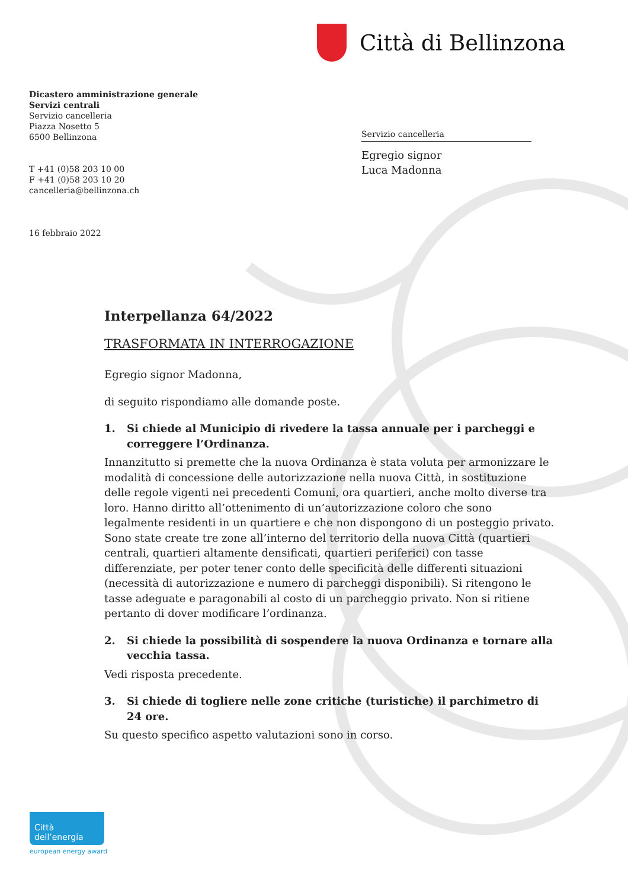Città di Bellinzona
Dicastero amministrazione generale
Servizi centrali
Servizio cancelleria
Piazza Nosetto 5
6500 Bellinzona
T +41 (0)58 203 10 00
F +41 (0)58 203 10 20
cancelleria@bellinzona.ch
16 febbraio 2022
Servizio cancelleria
Egregio signor
Luca Madonna
Interpellanza 64/2022
TRASFORMATA IN INTERROGAZIONE
Egregio signor Madonna,
di seguito rispondiamo alle domande poste.
1. Si chiede al Municipio di rivedere la tassa annuale per i parcheggi e correggere l’Ordinanza.
Innanzitutto si premette che la nuova Ordinanza è stata voluta per armonizzare le modalità di concessione delle autorizzazione nella nuova Città, in sostituzione delle regole vigenti nei precedenti Comuni, ora quartieri, anche molto diverse tra loro. Hanno diritto all’ottenimento di un’autorizzazione coloro che sono legalmente residenti in un quartiere e che non dispongono di un posteggio privato. Sono state create tre zone all’interno del territorio della nuova Città (quartieri centrali, quartieri altamente densificati, quartieri periferici) con tasse differenziate, per poter tener conto delle specificità delle differenti situazioni (necessità di autorizzazione e numero di parcheggi disponibili). Si ritengono le tasse adeguate e paragonabili al costo di un parcheggio privato. Non si ritiene pertanto di dover modificare l’ordinanza.
2. Si chiede la possibilità di sospendere la nuova Ordinanza e tornare alla vecchia tassa.
Vedi risposta precedente.
3. Si chiede di togliere nelle zone critiche (turistiche) il parchimetro di 24 ore.
Su questo specifico aspetto valutazioni sono in corso.
Città dell’energia
european energy award